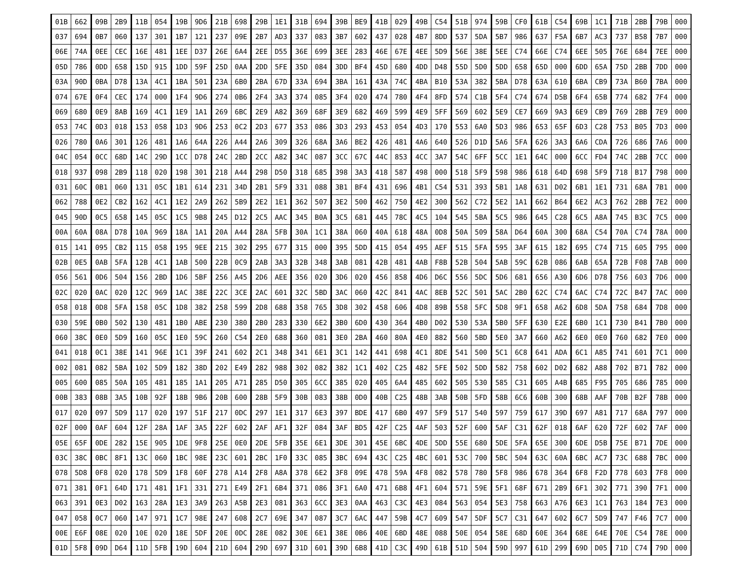| 01B | 662 | 09B | 2B9 | 11B | 054 | 19B | 9D6 | 21B | 698 | 29B | 1E1 | 31B | 694 | 39B | BE9 | 41B | 029 | 49B | C54 | 51B | 974 | 59B | CF0 | 61B | C54 | 69B | 1C1 | 71B | 2BB | 79B | 000 |
| 037 | 694 | 0B7 | 060 | 137 | 301 | 1B7 | 121 | 237 | 09E | 2B7 | AD3 | 337 | 083 | 3B7 | 602 | 437 | 028 | 4B7 | 8DD | 537 | 5DA | 5B7 | 986 | 637 | F5A | 6B7 | AC3 | 737 | B58 | 7B7 | 000 |
| 06E | 74A | 0EE | CEC | 16E | 481 | 1EE | D37 | 26E | 6A4 | 2EE | D55 | 36E | 699 | 3EE | 283 | 46E | 67E | 4EE | 5D9 | 56E | 38E | 5EE | C74 | 66E | C74 | 6EE | 505 | 76E | 684 | 7EE | 000 |
| 05D | 786 | 0DD | 658 | 15D | 915 | 1DD | 59F | 25D | 0AA | 2DD | 5FE | 35D | 084 | 3DD | BF4 | 45D | 680 | 4DD | D48 | 55D | 5D0 | 5DD | 658 | 65D | 000 | 6DD | 65A | 75D | 2BB | 7DD | 000 |
| 03A | 90D | 0BA | D78 | 13A | 4C1 | 1BA | 501 | 23A | 6B0 | 2BA | 67D | 33A | 694 | 3BA | 161 | 43A | 74C | 4BA | B10 | 53A | 382 | 5BA | D78 | 63A | 610 | 6BA | CB9 | 73A | B60 | 7BA | 000 |
| 074 | 67E | 0F4 | CEC | 174 | 000 | 1F4 | 9D6 | 274 | 0B6 | 2F4 | 3A3 | 374 | 085 | 3F4 | 020 | 474 | 780 | 4F4 | 8FD | 574 | C1B | 5F4 | C74 | 674 | D5B | 6F4 | 65B | 774 | 682 | 7F4 | 000 |
| 069 | 680 | 0E9 | 8AB | 169 | 4C1 | 1E9 | 1A1 | 269 | 6BC | 2E9 | A82 | 369 | 68F | 3E9 | 682 | 469 | 599 | 4E9 | 5FF | 569 | 602 | 5E9 | CE7 | 669 | 9A3 | 6E9 | CB9 | 769 | 2BB | 7E9 | 000 |
| 053 | 74C | 0D3 | 018 | 153 | 058 | 1D3 | 9D6 | 253 | 0C2 | 2D3 | 677 | 353 | 086 | 3D3 | 293 | 453 | 054 | 4D3 | 170 | 553 | 6A0 | 5D3 | 986 | 653 | 65F | 6D3 | C28 | 753 | B05 | 7D3 | 000 |
| 026 | 780 | 0A6 | 301 | 126 | 481 | 1A6 | 64A | 226 | A44 | 2A6 | 309 | 326 | 68A | 3A6 | BE2 | 426 | 481 | 4A6 | 640 | 526 | D1D | 5A6 | 5FA | 626 | 3A3 | 6A6 | CDA | 726 | 686 | 7A6 | 000 |
| 04C | 054 | 0CC | 68D | 14C | 29D | 1CC | D78 | 24C | 2BD | 2CC | A82 | 34C | 087 | 3CC | 67C | 44C | 853 | 4CC | 3A7 | 54C | 6FF | 5CC | 1E1 | 64C | 000 | 6CC | FD4 | 74C | 2BB | 7CC | 000 |
| 018 | 937 | 098 | 2B9 | 118 | 020 | 198 | 301 | 218 | A44 | 298 | D50 | 318 | 685 | 398 | 3A3 | 418 | 587 | 498 | 000 | 518 | 5F9 | 598 | 986 | 618 | 64D | 698 | 5F9 | 718 | B17 | 798 | 000 |
| 031 | 60C | 0B1 | 060 | 131 | 05C | 1B1 | 614 | 231 | 34D | 2B1 | 5F9 | 331 | 088 | 3B1 | BF4 | 431 | 696 | 4B1 | C54 | 531 | 393 | 5B1 | 1A8 | 631 | D02 | 6B1 | 1E1 | 731 | 68A | 7B1 | 000 |
| 062 | 788 | 0E2 | CB2 | 162 | 4C1 | 1E2 | 2A9 | 262 | 5B9 | 2E2 | 1E1 | 362 | 507 | 3E2 | 500 | 462 | 750 | 4E2 | 300 | 562 | C72 | 5E2 | 1A1 | 662 | B64 | 6E2 | AC3 | 762 | 2BB | 7E2 | 000 |
| 045 | 90D | 0C5 | 658 | 145 | 05C | 1C5 | 9B8 | 245 | D12 | 2C5 | AAC | 345 | B0A | 3C5 | 681 | 445 | 78C | 4C5 | 104 | 545 | 5BA | 5C5 | 986 | 645 | C28 | 6C5 | A8A | 745 | B3C | 7C5 | 000 |
| 00A | 60A | 08A | D78 | 10A | 969 | 18A | 1A1 | 20A | A44 | 28A | 5FB | 30A | 1C1 | 38A | 060 | 40A | 618 | 48A | 0D8 | 50A | 509 | 58A | D64 | 60A | 300 | 68A | C54 | 70A | C74 | 78A | 000 |
| 015 | 141 | 095 | CB2 | 115 | 058 | 195 | 9EE | 215 | 302 | 295 | 677 | 315 | 000 | 395 | 5DD | 415 | 054 | 495 | AEF | 515 | 5FA | 595 | 3AF | 615 | 182 | 695 | C74 | 715 | 605 | 795 | 000 |
| 02B | 0E5 | 0AB | 5FA | 12B | 4C1 | 1AB | 500 | 22B | 0C9 | 2AB | 3A3 | 32B | 348 | 3AB | 081 | 42B | 481 | 4AB | F8B | 52B | 504 | 5AB | 59C | 62B | 086 | 6AB | 65A | 72B | F08 | 7AB | 000 |
| 056 | 561 | 0D6 | 504 | 156 | 2BD | 1D6 | 5BF | 256 | A45 | 2D6 | AEE | 356 | 020 | 3D6 | 020 | 456 | 858 | 4D6 | D6C | 556 | 5DC | 5D6 | 681 | 656 | A30 | 6D6 | D78 | 756 | 603 | 7D6 | 000 |
| 02C | 020 | 0AC | 020 | 12C | 969 | 1AC | 38E | 22C | 3CE | 2AC | 601 | 32C | 5BD | 3AC | 060 | 42C | 841 | 4AC | 8EB | 52C | 501 | 5AC | 2B0 | 62C | C74 | 6AC | C74 | 72C | B47 | 7AC | 000 |
| 058 | 018 | 0D8 | 5FA | 158 | 05C | 1D8 | 382 | 258 | 599 | 2D8 | 688 | 358 | 765 | 3D8 | 302 | 458 | 606 | 4D8 | 89B | 558 | 5FC | 5D8 | 9F1 | 658 | A62 | 6D8 | 5DA | 758 | 684 | 7D8 | 000 |
| 030 | 59E | 0B0 | 502 | 130 | 481 | 1B0 | ABE | 230 | 380 | 2B0 | 283 | 330 | 6E2 | 3B0 | 6D0 | 430 | 364 | 4B0 | D02 | 530 | 53A | 5B0 | 5FF | 630 | E2E | 6B0 | 1C1 | 730 | B41 | 7B0 | 000 |
| 060 | 38C | 0E0 | 5D9 | 160 | 05C | 1E0 | 59C | 260 | C54 | 2E0 | 688 | 360 | 081 | 3E0 | 2BA | 460 | 80A | 4E0 | 882 | 560 | 5BD | 5E0 | 3A7 | 660 | A62 | 6E0 | 0E0 | 760 | 682 | 7E0 | 000 |
| 041 | 018 | 0C1 | 38E | 141 | 96E | 1C1 | 39F | 241 | 602 | 2C1 | 348 | 341 | 6E1 | 3C1 | 142 | 441 | 698 | 4C1 | 8DE | 541 | 500 | 5C1 | 6C8 | 641 | ADA | 6C1 | A85 | 741 | 601 | 7C1 | 000 |
| 002 | 081 | 082 | 5BA | 102 | 5D9 | 182 | 38D | 202 | E49 | 282 | 988 | 302 | 082 | 382 | 1C1 | 402 | C25 | 482 | 5FE | 502 | 5DD | 582 | 758 | 602 | D02 | 682 | A88 | 702 | B71 | 782 | 000 |
| 005 | 600 | 085 | 50A | 105 | 481 | 185 | 1A1 | 205 | A71 | 285 | D50 | 305 | 6CC | 385 | 020 | 405 | 6A4 | 485 | 602 | 505 | 530 | 585 | C31 | 605 | A4B | 685 | F95 | 705 | 686 | 785 | 000 |
| 00B | 383 | 08B | 3A5 | 10B | 92F | 18B | 9B6 | 20B | 600 | 28B | 5F9 | 30B | 083 | 38B | 0D0 | 40B | C25 | 48B | 3AB | 50B | 5FD | 58B | 6C6 | 60B | 300 | 68B | AAF | 70B | B2F | 78B | 000 |
| 017 | 020 | 097 | 5D9 | 117 | 020 | 197 | 51F | 217 | 0DC | 297 | 1E1 | 317 | 6E3 | 397 | BDE | 417 | 6B0 | 497 | 5F9 | 517 | 540 | 597 | 759 | 617 | 39D | 697 | A81 | 717 | 68A | 797 | 000 |
| 02F | 000 | 0AF | 604 | 12F | 28A | 1AF | 3A5 | 22F | 602 | 2AF | AF1 | 32F | 084 | 3AF | BD5 | 42F | C25 | 4AF | 503 | 52F | 600 | 5AF | C31 | 62F | 018 | 6AF | 620 | 72F | 602 | 7AF | 000 |
| 05E | 65F | 0DE | 282 | 15E | 905 | 1DE | 9F8 | 25E | 0E0 | 2DE | 5FB | 35E | 6E1 | 3DE | 301 | 45E | 6BC | 4DE | 5DD | 55E | 680 | 5DE | 5FA | 65E | 300 | 6DE | D5B | 75E | B71 | 7DE | 000 |
| 03C | 38C | 0BC | 8F1 | 13C | 060 | 1BC | 98E | 23C | 601 | 2BC | 1F0 | 33C | 085 | 3BC | 694 | 43C | C25 | 4BC | 601 | 53C | 700 | 5BC | 504 | 63C | 60A | 6BC | AC7 | 73C | 688 | 7BC | 000 |
| 078 | 5D8 | 0F8 | 020 | 178 | 5D9 | 1F8 | 60F | 278 | A14 | 2F8 | A8A | 378 | 6E2 | 3F8 | 09E | 478 | 59A | 4F8 | 082 | 578 | 780 | 5F8 | 986 | 678 | 364 | 6F8 | F2D | 778 | 603 | 7F8 | 000 |
| 071 | 381 | 0F1 | 64D | 171 | 481 | 1F1 | 331 | 271 | E49 | 2F1 | 6B4 | 371 | 086 | 3F1 | 6A0 | 471 | 6B8 | 4F1 | 604 | 571 | 59E | 5F1 | 68F | 671 | 2B9 | 6F1 | 302 | 771 | 390 | 7F1 | 000 |
| 063 | 391 | 0E3 | D02 | 163 | 28A | 1E3 | 3A9 | 263 | A5B | 2E3 | 081 | 363 | 6CC | 3E3 | 0AA | 463 | C3C | 4E3 | 084 | 563 | 054 | 5E3 | 758 | 663 | A76 | 6E3 | 1C1 | 763 | 184 | 7E3 | 000 |
| 047 | 058 | 0C7 | 060 | 147 | 971 | 1C7 | 98E | 247 | 608 | 2C7 | 69E | 347 | 087 | 3C7 | 6AC | 447 | 59B | 4C7 | 609 | 547 | 5DF | 5C7 | C31 | 647 | 602 | 6C7 | 5D9 | 747 | F46 | 7C7 | 000 |
| 00E | E6F | 08E | 020 | 10E | 020 | 18E | 5DF | 20E | 0DC | 28E | 082 | 30E | 6E1 | 38E | 0B6 | 40E | 6BD | 48E | 088 | 50E | 054 | 58E | 68D | 60E | 364 | 68E | 64E | 70E | C54 | 78E | 000 |
| 01D | 5F8 | 09D | D64 | 11D | 5FB | 19D | 604 | 21D | 604 | 29D | 697 | 31D | 601 | 39D | 6B8 | 41D | C3C | 49D | 61B | 51D | 504 | 59D | 997 | 61D | 299 | 69D | D05 | 71D | C74 | 79D | 000 |